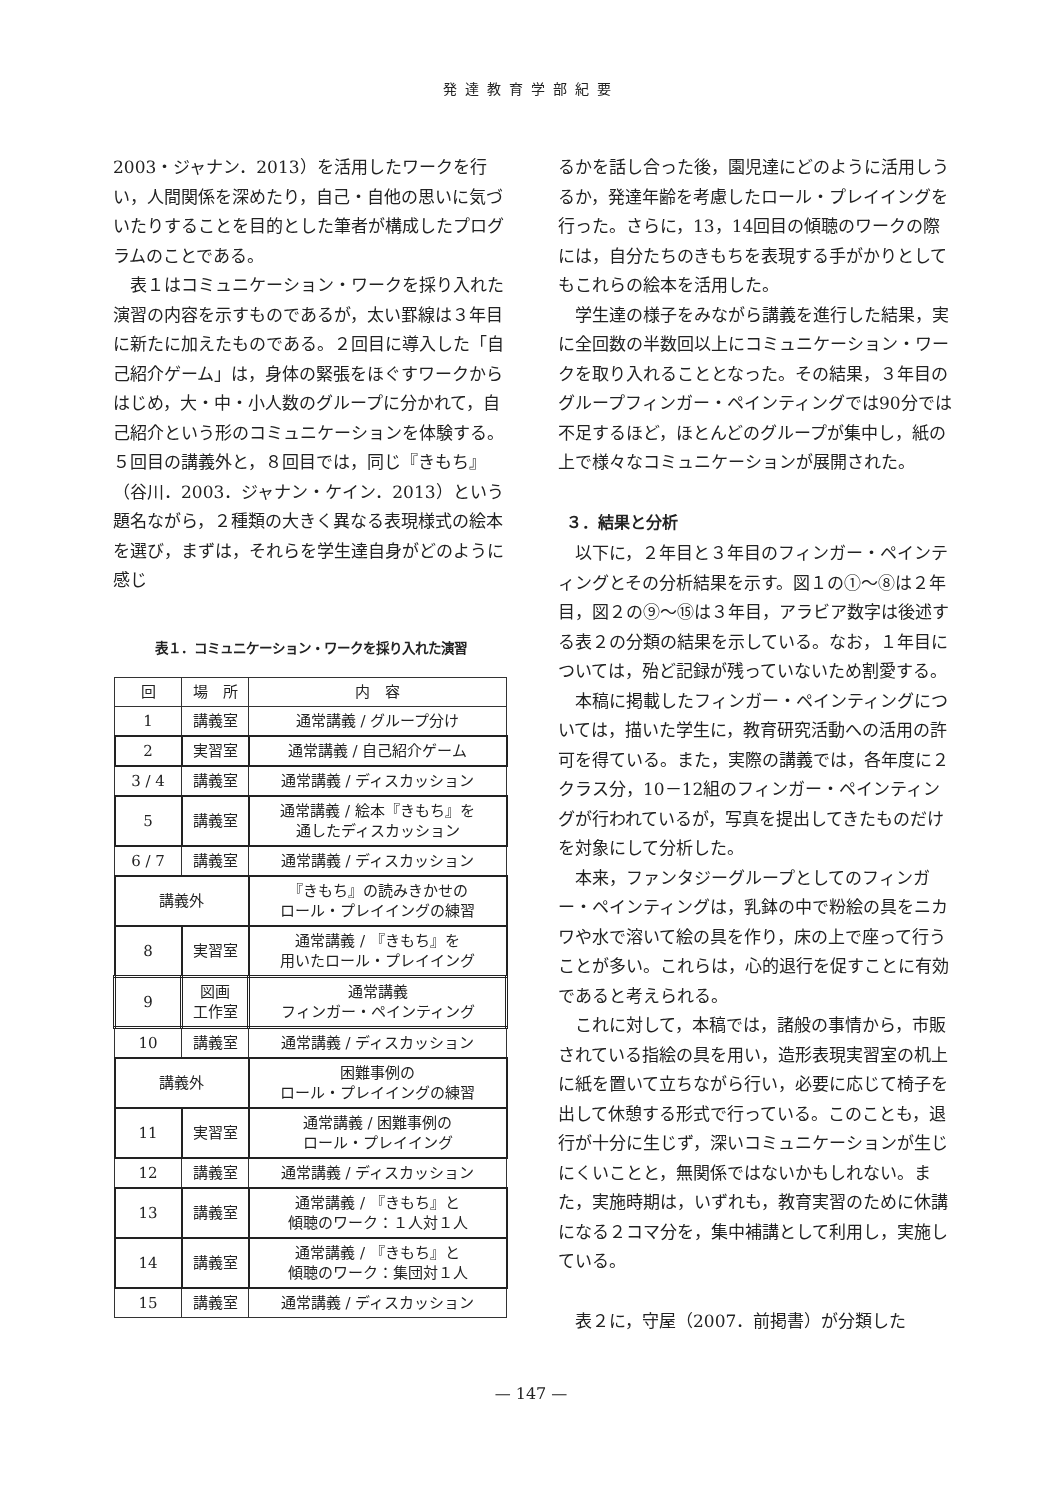発達教育学部紀要
2003・ジャナン．2013）を活用したワークを行い，人間関係を深めたり，自己・自他の思いに気づいたりすることを目的とした筆者が構成したプログラムのことである。
表１はコミュニケーション・ワークを採り入れた演習の内容を示すものであるが，太い罫線は３年目に新たに加えたものである。２回目に導入した「自己紹介ゲーム」は，身体の緊張をほぐすワークからはじめ，大・中・小人数のグループに分かれて，自己紹介という形のコミュニケーションを体験する。５回目の講義外と，８回目では，同じ『きもち』（谷川．2003．ジャナン・ケイン．2013）という題名ながら，２種類の大きく異なる表現様式の絵本を選び，まずは，それらを学生達自身がどのように感じ
表１．コミュニケーション・ワークを採り入れた演習
| 回 | 場 所 | 内 容 |
| --- | --- | --- |
| 1 | 講義室 | 通常講義 / グループ分け |
| 2 | 実習室 | 通常講義 / 自己紹介ゲーム |
| 3 / 4 | 講義室 | 通常講義 / ディスカッション |
| 5 | 講義室 | 通常講義 / 絵本『きもち』を 通したディスカッション |
| 6 / 7 | 講義室 | 通常講義 / ディスカッション |
| 講義外 | | 『きもち』の読みきかせの ロール・プレイイングの練習 |
| 8 | 実習室 | 通常講義 / 『きもち』を 用いたロール・プレイイング |
| 9 | 図画 工作室 | 通常講義 フィンガー・ペインティング |
| 10 | 講義室 | 通常講義 / ディスカッション |
| 講義外 | | 困難事例の ロール・プレイイングの練習 |
| 11 | 実習室 | 通常講義 / 困難事例の ロール・プレイイング |
| 12 | 講義室 | 通常講義 / ディスカッション |
| 13 | 講義室 | 通常講義 / 『きもち』と 傾聴のワーク：１人対１人 |
| 14 | 講義室 | 通常講義 / 『きもち』と 傾聴のワーク：集団対１人 |
| 15 | 講義室 | 通常講義 / ディスカッション |
るかを話し合った後，園児達にどのように活用しうるか，発達年齢を考慮したロール・プレイイングを行った。さらに，13，14回目の傾聴のワークの際には，自分たちのきもちを表現する手がかりとしてもこれらの絵本を活用した。
学生達の様子をみながら講義を進行した結果，実に全回数の半数回以上にコミュニケーション・ワークを取り入れることとなった。その結果，３年目のグループフィンガー・ペインティングでは90分では不足するほど，ほとんどのグループが集中し，紙の上で様々なコミュニケーションが展開された。
３．結果と分析
以下に，２年目と３年目のフィンガー・ペインティングとその分析結果を示す。図１の①～⑧は２年目，図２の⑨～⑮は３年目，アラビア数字は後述する表２の分類の結果を示している。なお，１年目については，殆ど記録が残っていないため割愛する。
本稿に掲載したフィンガー・ペインティングについては，描いた学生に，教育研究活動への活用の許可を得ている。また，実際の講義では，各年度に２クラス分，10－12組のフィンガー・ペインティングが行われているが，写真を提出してきたものだけを対象にして分析した。
本来，ファンタジーグループとしてのフィンガー・ペインティングは，乳鉢の中で粉絵の具をニカワや水で溶いて絵の具を作り，床の上で座って行うことが多い。これらは，心的退行を促すことに有効であると考えられる。
これに対して，本稿では，諸般の事情から，市販されている指絵の具を用い，造形表現実習室の机上に紙を置いて立ちながら行い，必要に応じて椅子を出して休憩する形式で行っている。このことも，退行が十分に生じず，深いコミュニケーションが生じにくいことと，無関係ではないかもしれない。また，実施時期は，いずれも，教育実習のために休講になる２コマ分を，集中補講として利用し，実施している。
表２に，守屋（2007．前掲書）が分類した
— 147 —